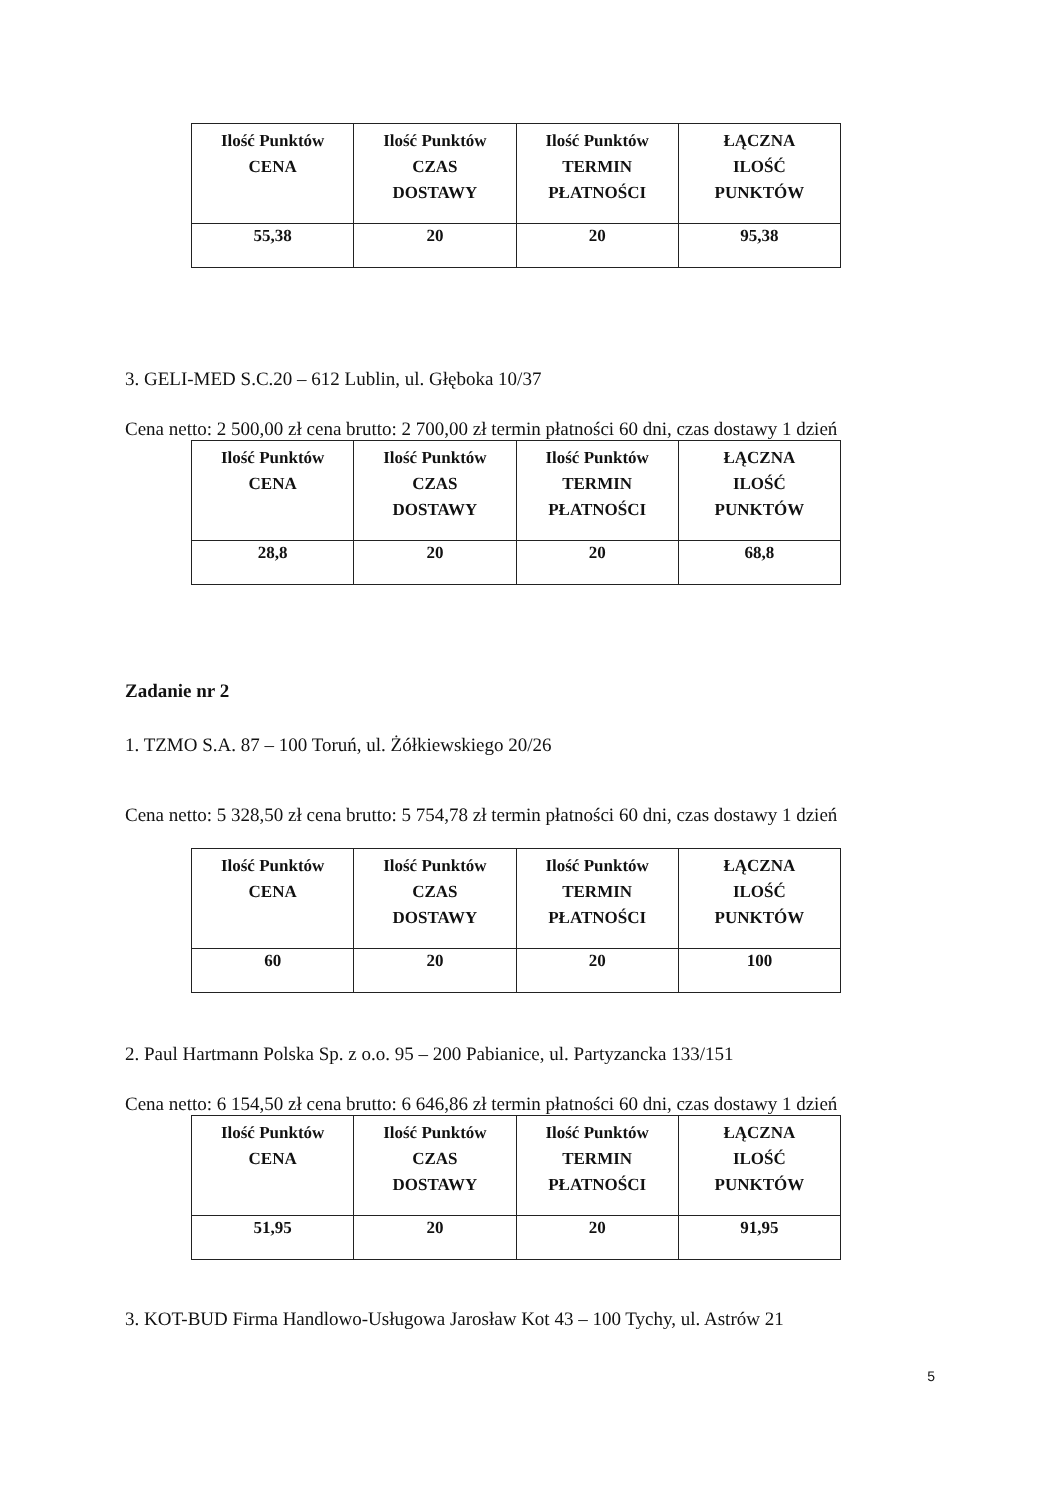| Ilość Punktów CENA | Ilość Punktów CZAS DOSTAWY | Ilość Punktów TERMIN PŁATNOŚCI | ŁĄCZNA ILOŚĆ PUNKTÓW |
| --- | --- | --- | --- |
| 55,38 | 20 | 20 | 95,38 |
3. GELI-MED S.C.20 – 612 Lublin, ul. Głęboka 10/37
Cena netto: 2 500,00 zł cena brutto: 2 700,00 zł termin płatności 60 dni, czas dostawy 1 dzień
| Ilość Punktów CENA | Ilość Punktów CZAS DOSTAWY | Ilość Punktów TERMIN PŁATNOŚCI | ŁĄCZNA ILOŚĆ PUNKTÓW |
| --- | --- | --- | --- |
| 28,8 | 20 | 20 | 68,8 |
Zadanie nr 2
1. TZMO S.A. 87 – 100 Toruń, ul. Żółkiewskiego 20/26
Cena netto: 5 328,50 zł cena brutto: 5 754,78 zł termin płatności 60 dni, czas dostawy 1 dzień
| Ilość Punktów CENA | Ilość Punktów CZAS DOSTAWY | Ilość Punktów TERMIN PŁATNOŚCI | ŁĄCZNA ILOŚĆ PUNKTÓW |
| --- | --- | --- | --- |
| 60 | 20 | 20 | 100 |
2. Paul Hartmann Polska Sp. z o.o. 95 – 200 Pabianice, ul. Partyzancka 133/151
Cena netto: 6 154,50 zł cena brutto: 6 646,86 zł termin płatności 60 dni, czas dostawy 1 dzień
| Ilość Punktów CENA | Ilość Punktów CZAS DOSTAWY | Ilość Punktów TERMIN PŁATNOŚCI | ŁĄCZNA ILOŚĆ PUNKTÓW |
| --- | --- | --- | --- |
| 51,95 | 20 | 20 | 91,95 |
3. KOT-BUD Firma Handlowo-Usługowa Jarosław Kot 43 – 100 Tychy, ul. Astrów 21
5